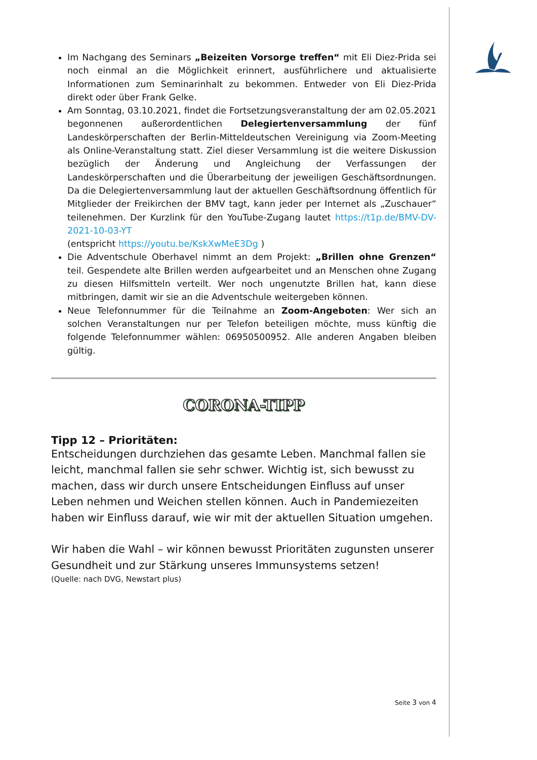Im Nachgang des Seminars „Beizeiten Vorsorge treffen“ mit Eli Diez-Prida sei noch einmal an die Möglichkeit erinnert, ausführlichere und aktualisierte Informationen zum Seminarinhalt zu bekommen. Entweder von Eli Diez-Prida direkt oder über Frank Gelke.
Am Sonntag, 03.10.2021, findet die Fortsetzungsveranstaltung der am 02.05.2021 begonnenen außerordentlichen Delegiertenversammlung der fünf Landeskörperschaften der Berlin-Mitteldeutschen Vereinigung via Zoom-Meeting als Online-Veranstaltung statt. Ziel dieser Versammlung ist die weitere Diskussion bezüglich der Änderung und Angleichung der Verfassungen der Landeskörperschaften und die Überarbeitung der jeweiligen Geschäftsordnungen. Da die Delegiertenversammlung laut der aktuellen Geschäftsordnung öffentlich für Mitglieder der Freikirchen der BMV tagt, kann jeder per Internet als „Zuschauer“ teilenehmen. Der Kurzlink für den YouTube-Zugang lautet https://t1p.de/BMV-DV-2021-10-03-YT
(entspricht https://youtu.be/KskXwMeE3Dg )
Die Adventschule Oberhavel nimmt an dem Projekt: „Brillen ohne Grenzen“ teil. Gespendete alte Brillen werden aufgearbeitet und an Menschen ohne Zugang zu diesen Hilfsmitteln verteilt. Wer noch ungenutzte Brillen hat, kann diese mitbringen, damit wir sie an die Adventschule weitergeben können.
Neue Telefonnummer für die Teilnahme an Zoom-Angeboten: Wer sich an solchen Veranstaltungen nur per Telefon beteiligen möchte, muss künftig die folgende Telefonnummer wählen: 06950500952. Alle anderen Angaben bleiben gültig.
CORONA-TIPP
Tipp 12 – Prioritäten:
Entscheidungen durchziehen das gesamte Leben. Manchmal fallen sie leicht, manchmal fallen sie sehr schwer. Wichtig ist, sich bewusst zu machen, dass wir durch unsere Entscheidungen Einfluss auf unser Leben nehmen und Weichen stellen können. Auch in Pandemiezeiten haben wir Einfluss darauf, wie wir mit der aktuellen Situation umgehen.
Wir haben die Wahl – wir können bewusst Prioritäten zugunsten unserer Gesundheit und zur Stärkung unseres Immunsystems setzen!
(Quelle: nach DVG, Newstart plus)
Seite 3 von 4